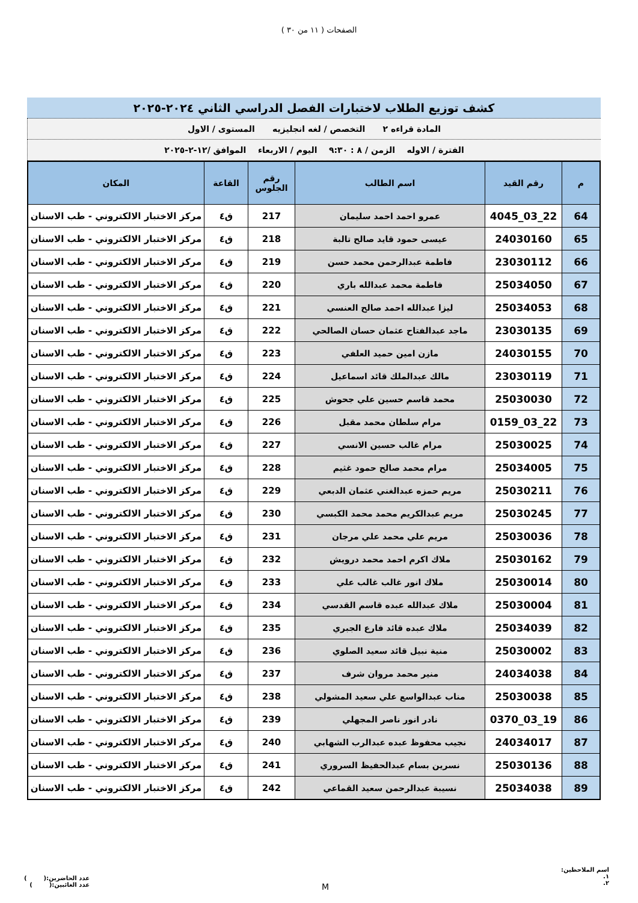الصفحات ( ١١ من ٣٠ )
كشف توزيع الطلاب لاختبارات الفصل الدراسي الثاني ٢٠٢٤-٢٠٢٥
المادة قراءه ٢ التخصص / لغه انجليزيه المستوى / الاول
الفترة / الاوله الزمن / ٨ : ٩:٣٠ اليوم / الاربعاء الموافق /١٢-٢-٢٠٢٥
| م | رقم القيد | اسم الطالب | رقم الجلوس | القاعة | المكان |
| --- | --- | --- | --- | --- | --- |
| 64 | 22_03_4045 | عمرو احمد احمد سليمان | 217 | ق٤ | مركز الاختبار الالكتروني - طب الاسنان |
| 65 | 24030160 | عيسى حمود قايد صالح تالبة | 218 | ق٤ | مركز الاختبار الالكتروني - طب الاسنان |
| 66 | 23030112 | فاطمة عبدالرحمن محمد حسن | 219 | ق٤ | مركز الاختبار الالكتروني - طب الاسنان |
| 67 | 25034050 | فاطمة محمد عبدالله باري | 220 | ق٤ | مركز الاختبار الالكتروني - طب الاسنان |
| 68 | 25034053 | ليزا عبدالله احمد صالح العنسي | 221 | ق٤ | مركز الاختبار الالكتروني - طب الاسنان |
| 69 | 23030135 | ماجد عبدالفتاح عثمان حسان الصالحي | 222 | ق٤ | مركز الاختبار الالكتروني - طب الاسنان |
| 70 | 24030155 | مازن امين حميد العلفي | 223 | ق٤ | مركز الاختبار الالكتروني - طب الاسنان |
| 71 | 23030119 | مالك عبدالملك قائد اسماعيل | 224 | ق٤ | مركز الاختبار الالكتروني - طب الاسنان |
| 72 | 25030030 | محمد قاسم حسين علي جحوش | 225 | ق٤ | مركز الاختبار الالكتروني - طب الاسنان |
| 73 | 22_03_0159 | مرام سلطان محمد مقبل | 226 | ق٤ | مركز الاختبار الالكتروني - طب الاسنان |
| 74 | 25030025 | مرام غالب حسين الانسي | 227 | ق٤ | مركز الاختبار الالكتروني - طب الاسنان |
| 75 | 25034005 | مرام محمد صالح حمود غثيم | 228 | ق٤ | مركز الاختبار الالكتروني - طب الاسنان |
| 76 | 25030211 | مريم حمزه عبدالغني عثمان الدبعي | 229 | ق٤ | مركز الاختبار الالكتروني - طب الاسنان |
| 77 | 25030245 | مريم عبدالكريم محمد محمد الكبسي | 230 | ق٤ | مركز الاختبار الالكتروني - طب الاسنان |
| 78 | 25030036 | مريم علي محمد علي مرجان | 231 | ق٤ | مركز الاختبار الالكتروني - طب الاسنان |
| 79 | 25030162 | ملاك اكرم احمد محمد درويش | 232 | ق٤ | مركز الاختبار الالكتروني - طب الاسنان |
| 80 | 25030014 | ملاك انور غالب غالب علي | 233 | ق٤ | مركز الاختبار الالكتروني - طب الاسنان |
| 81 | 25030004 | ملاك عبدالله عبده قاسم القدسي | 234 | ق٤ | مركز الاختبار الالكتروني - طب الاسنان |
| 82 | 25034039 | ملاك عبده قائد فارع الجبري | 235 | ق٤ | مركز الاختبار الالكتروني - طب الاسنان |
| 83 | 25030002 | منية نبيل قائد سعيد الصلوي | 236 | ق٤ | مركز الاختبار الالكتروني - طب الاسنان |
| 84 | 24034038 | منير محمد مروان شرف | 237 | ق٤ | مركز الاختبار الالكتروني - طب الاسنان |
| 85 | 25030038 | مناب عبدالواسع علي سعيد المشولي | 238 | ق٤ | مركز الاختبار الالكتروني - طب الاسنان |
| 86 | 19_03_0370 | نادر انور ناصر المجهلي | 239 | ق٤ | مركز الاختبار الالكتروني - طب الاسنان |
| 87 | 24034017 | نجيب محفوظ عبده عبدالرب الشهابي | 240 | ق٤ | مركز الاختبار الالكتروني - طب الاسنان |
| 88 | 25030136 | نسرين بسام عبدالحفيظ السروري | 241 | ق٤ | مركز الاختبار الالكتروني - طب الاسنان |
| 89 | 25034038 | نسيبة عبدالرحمن سعيد القماعي | 242 | ق٤ | مركز الاختبار الالكتروني - طب الاسنان |
اسم الملاحظين:
١.
٢.
M
عدد الحاضرين:( )
عدد الغائبين:( )